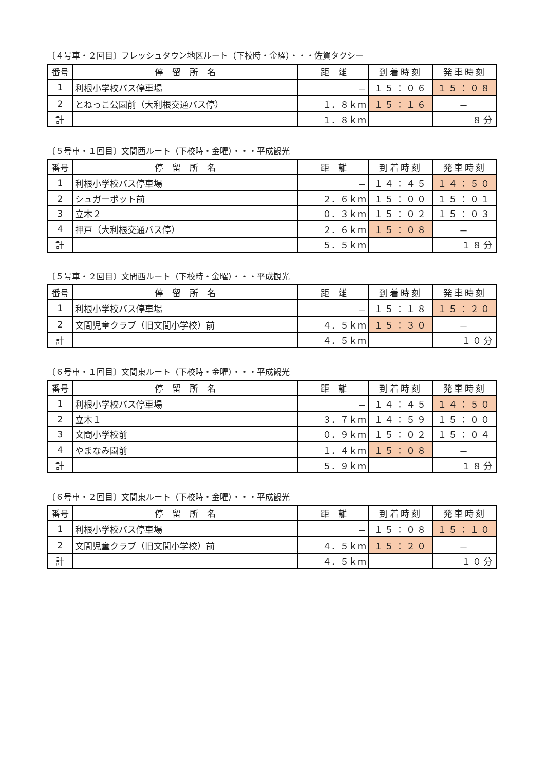〔４号車・２回目〕フレッシュタウン地区ルート（下校時・金曜）・・・佐賀タクシー
| 番号 | 停 留 所 名 | 距 離 | 到着時刻 | 発車時刻 |
| --- | --- | --- | --- | --- |
| 1 | 利根小学校バス停車場 | － | １５：０６ | １５：０８ |
| 2 | とねっこ公園前（大利根交通バス停） | １．８ｋｍ | １５：１６ | － |
| 計 | | １．８ｋｍ | | ８分 |
〔５号車・１回目〕文間西ルート（下校時・金曜）・・・平成観光
| 番号 | 停 留 所 名 | 距 離 | 到着時刻 | 発車時刻 |
| --- | --- | --- | --- | --- |
| 1 | 利根小学校バス停車場 | － | １４：４５ | １４：５０ |
| 2 | シュガーポット前 | ２．６ｋｍ | １５：００ | １５：０１ |
| 3 | 立木２ | ０．３ｋｍ | １５：０２ | １５：０３ |
| 4 | 押戸（大利根交通バス停） | ２．６ｋｍ | １５：０８ | － |
| 計 | | ５．５ｋｍ | | １８分 |
〔５号車・２回目〕文間西ルート（下校時・金曜）・・・平成観光
| 番号 | 停 留 所 名 | 距 離 | 到着時刻 | 発車時刻 |
| --- | --- | --- | --- | --- |
| 1 | 利根小学校バス停車場 | － | １５：１８ | １５：２０ |
| 2 | 文間児童クラブ（旧文間小学校）前 | ４．５ｋｍ | １５：３０ | － |
| 計 | | ４．５ｋｍ | | １０分 |
〔６号車・１回目〕文間東ルート（下校時・金曜）・・・平成観光
| 番号 | 停 留 所 名 | 距 離 | 到着時刻 | 発車時刻 |
| --- | --- | --- | --- | --- |
| 1 | 利根小学校バス停車場 | － | １４：４５ | １４：５０ |
| 2 | 立木１ | ３．７ｋｍ | １４：５９ | １５：００ |
| 3 | 文間小学校前 | ０．９ｋｍ | １５：０２ | １５：０４ |
| 4 | やまなみ園前 | １．４ｋｍ | １５：０８ | － |
| 計 | | ５．９ｋｍ | | １８分 |
〔６号車・２回目〕文間東ルート（下校時・金曜）・・・平成観光
| 番号 | 停 留 所 名 | 距 離 | 到着時刻 | 発車時刻 |
| --- | --- | --- | --- | --- |
| 1 | 利根小学校バス停車場 | － | １５：０８ | １５：１０ |
| 2 | 文間児童クラブ（旧文間小学校）前 | ４．５ｋｍ | １５：２０ | － |
| 計 | | ４．５ｋｍ | | １０分 |